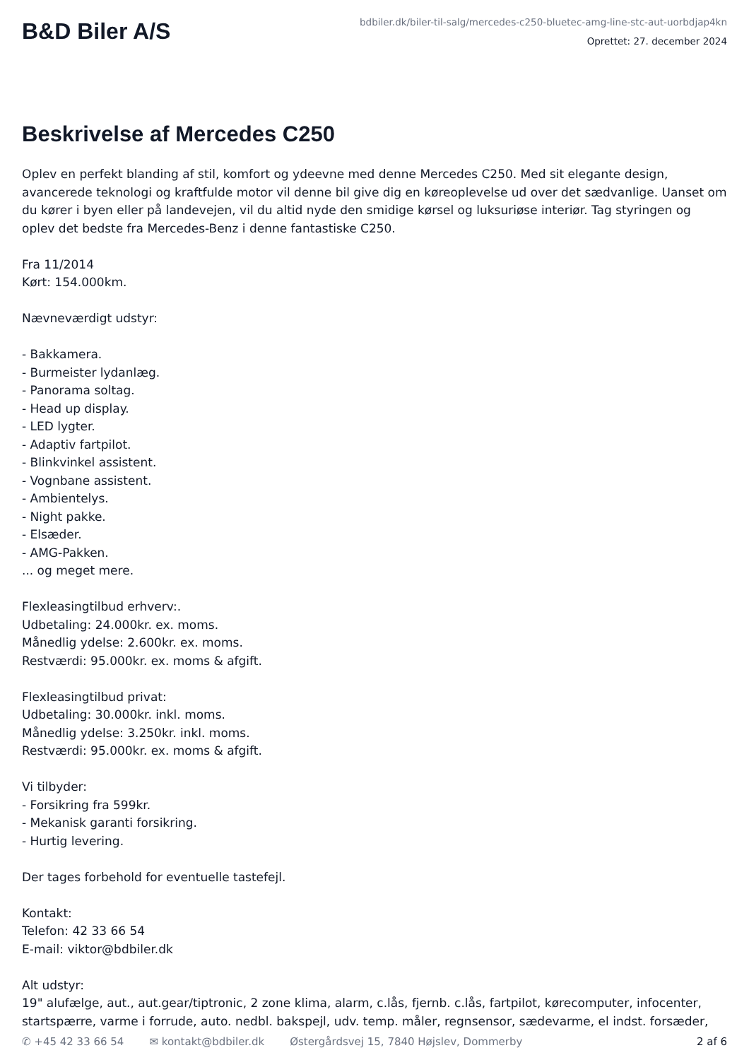B&D Biler A/S
bdbiler.dk/biler-til-salg/mercedes-c250-bluetec-amg-line-stc-aut-uorbdjap4kn
Oprettet: 27. december 2024
Beskrivelse af Mercedes C250
Oplev en perfekt blanding af stil, komfort og ydeevne med denne Mercedes C250. Med sit elegante design, avancerede teknologi og kraftfulde motor vil denne bil give dig en køreoplevelse ud over det sædvanlige. Uanset om du kører i byen eller på landevejen, vil du altid nyde den smidige kørsel og luksuriøse interiør. Tag styringen og oplev det bedste fra Mercedes-Benz i denne fantastiske C250. Fra 11/2014 Kørt: 154.000km. Nævneværdigt udstyr: - Bakkamera. - Burmeister lydanlæg. - Panorama soltag. - Head up display. - LED lygter. - Adaptiv fartpilot. - Blinkvinkel assistent. - Vognbane assistent. - Ambientelys. - Night pakke. - Elsæder. - AMG-Pakken. ... og meget mere. Flexleasingtilbud erhverv:. Udbetaling: 24.000kr. ex. moms. Månedlig ydelse: 2.600kr. ex. moms. Restværdi: 95.000kr. ex. moms & afgift. Flexleasingtilbud privat: Udbetaling: 30.000kr. inkl. moms. Månedlig ydelse: 3.250kr. inkl. moms. Restværdi: 95.000kr. ex. moms & afgift. Vi tilbyder: - Forsikring fra 599kr. - Mekanisk garanti forsikring. - Hurtig levering. Der tages forbehold for eventuelle tastefejl. Kontakt: Telefon: 42 33 66 54 E-mail: viktor@bdbiler.dk Alt udstyr: 19" alufælge, aut., aut.gear/tiptronic, 2 zone klima, alarm, c.lås, fjernb. c.lås, fartpilot, kørecomputer, infocenter, startspærre, varme i forrude, auto. nedbl. bakspejl, udv. temp. måler, regnsensor, sædevarme, el indst. forsæder,
✆ +45 42 33 66 54 ✉ kontakt@bdbiler.dk Østergårdsvej 15, 7840 Højslev, Dommerby 2 af 6